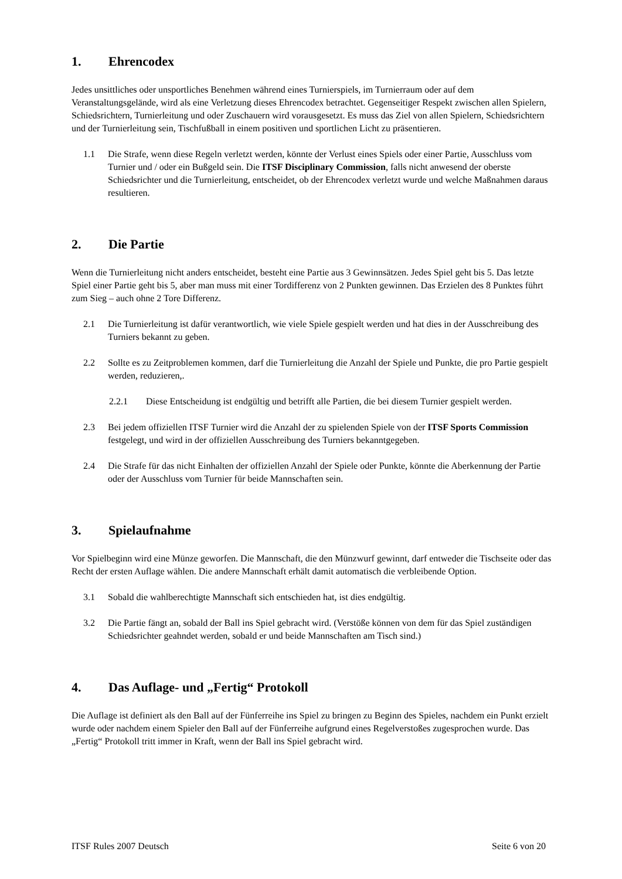1. Ehrencodex
Jedes unsittliches oder unsportliches Benehmen während eines Turnierspiels, im Turnierraum oder auf dem Veranstaltungsgelände, wird als eine Verletzung dieses Ehrencodex betrachtet. Gegenseitiger Respekt zwischen allen Spielern, Schiedsrichtern, Turnierleitung und oder Zuschauern wird vorausgesetzt. Es muss das Ziel von allen Spielern, Schiedsrichtern und der Turnierleitung sein, Tischfußball in einem positiven und sportlichen Licht zu präsentieren.
1.1 Die Strafe, wenn diese Regeln verletzt werden, könnte der Verlust eines Spiels oder einer Partie, Ausschluss vom Turnier und / oder ein Bußgeld sein. Die ITSF Disciplinary Commission, falls nicht anwesend der oberste Schiedsrichter und die Turnierleitung, entscheidet, ob der Ehrencodex verletzt wurde und welche Maßnahmen daraus resultieren.
2. Die Partie
Wenn die Turnierleitung nicht anders entscheidet, besteht eine Partie aus 3 Gewinnsätzen. Jedes Spiel geht bis 5. Das letzte Spiel einer Partie geht bis 5, aber man muss mit einer Tordifferenz von 2 Punkten gewinnen. Das Erzielen des 8 Punktes führt zum Sieg – auch ohne 2 Tore Differenz.
2.1 Die Turnierleitung ist dafür verantwortlich, wie viele Spiele gespielt werden und hat dies in der Ausschreibung des Turniers bekannt zu geben.
2.2 Sollte es zu Zeitproblemen kommen, darf die Turnierleitung die Anzahl der Spiele und Punkte, die pro Partie gespielt werden, reduzieren,.
2.2.1 Diese Entscheidung ist endgültig und betrifft alle Partien, die bei diesem Turnier gespielt werden.
2.3 Bei jedem offiziellen ITSF Turnier wird die Anzahl der zu spielenden Spiele von der ITSF Sports Commission festgelegt, und wird in der offiziellen Ausschreibung des Turniers bekanntgegeben.
2.4 Die Strafe für das nicht Einhalten der offiziellen Anzahl der Spiele oder Punkte, könnte die Aberkennung der Partie oder der Ausschluss vom Turnier für beide Mannschaften sein.
3. Spielaufnahme
Vor Spielbeginn wird eine Münze geworfen. Die Mannschaft, die den Münzwurf gewinnt, darf entweder die Tischseite oder das Recht der ersten Auflage wählen. Die andere Mannschaft erhält damit automatisch die verbleibende Option.
3.1 Sobald die wahlberechtigte Mannschaft sich entschieden hat, ist dies endgültig.
3.2 Die Partie fängt an, sobald der Ball ins Spiel gebracht wird. (Verstöße können von dem für das Spiel zuständigen Schiedsrichter geahndet werden, sobald er und beide Mannschaften am Tisch sind.)
4. Das Auflage- und „Fertig“ Protokoll
Die Auflage ist definiert als den Ball auf der Fünferreihe ins Spiel zu bringen zu Beginn des Spieles, nachdem ein Punkt erzielt wurde oder nachdem einem Spieler den Ball auf der Fünferreihe aufgrund eines Regelverstoßes zugesprochen wurde. Das „Fertig“ Protokoll tritt immer in Kraft, wenn der Ball ins Spiel gebracht wird.
ITSF Rules 2007 Deutsch Seite 6 von 20